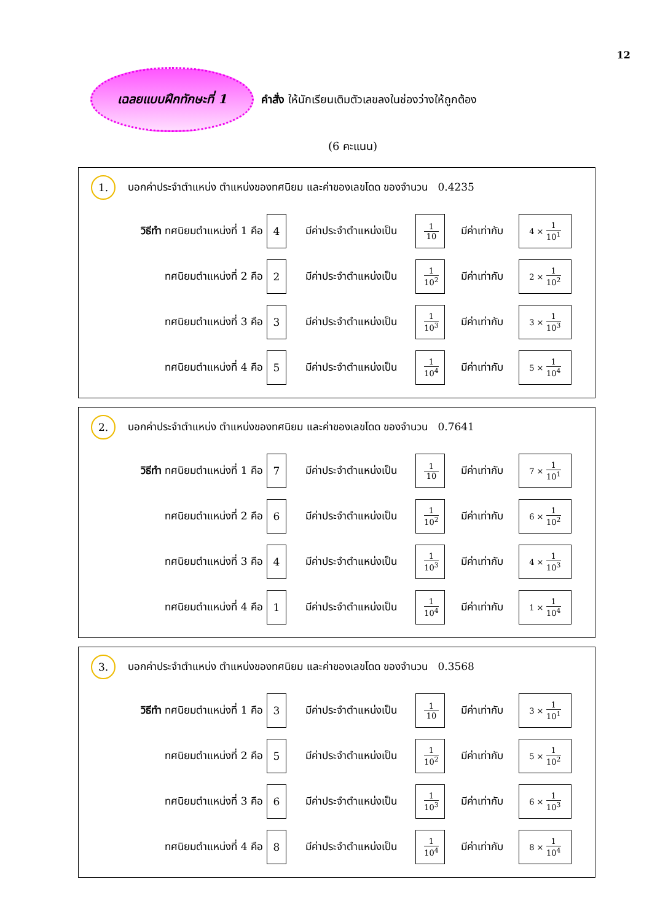12
เฉลยแบบฝึกทักษะที่ 1
คำสั่ง ให้นักเรียนเติมตัวเลขลงในช่องว่างให้ถูกต้อง
(6 คะแนน)
1.
บอกค่าประจำตำแหน่ง ตำแหน่งของทศนิยม และค่าของเลขโดด ของจำนวน 0.4235
วิธีทำ ทศนิยมตำแหน่งที่ 1 คือ
4
มีค่าประจำตำแหน่งเป็น
1 10
มีค่าเท่ากับ
4 × 1 10<sup>1</sup>
ทศนิยมตำแหน่งที่ 2 คือ
2
มีค่าประจำตำแหน่งเป็น
1 10<sup>2</sup>
มีค่าเท่ากับ
2 × 1 10<sup>2</sup>
ทศนิยมตำแหน่งที่ 3 คือ
3
มีค่าประจำตำแหน่งเป็น
1 10<sup>3</sup>
มีค่าเท่ากับ
3 × 1 10<sup>3</sup>
ทศนิยมตำแหน่งที่ 4 คือ
5
มีค่าประจำตำแหน่งเป็น
1 10<sup>4</sup>
มีค่าเท่ากับ
5 × 1 10<sup>4</sup>
2.
บอกค่าประจำตำแหน่ง ตำแหน่งของทศนิยม และค่าของเลขโดด ของจำนวน 0.7641
วิธีทำ ทศนิยมตำแหน่งที่ 1 คือ
7
มีค่าประจำตำแหน่งเป็น
1 10
มีค่าเท่ากับ
7 × 1 10<sup>1</sup>
ทศนิยมตำแหน่งที่ 2 คือ
6
มีค่าประจำตำแหน่งเป็น
1 10<sup>2</sup>
มีค่าเท่ากับ
6 × 1 10<sup>2</sup>
ทศนิยมตำแหน่งที่ 3 คือ
4
มีค่าประจำตำแหน่งเป็น
1 10<sup>3</sup>
มีค่าเท่ากับ
4 × 1 10<sup>3</sup>
ทศนิยมตำแหน่งที่ 4 คือ
1
มีค่าประจำตำแหน่งเป็น
1 10<sup>4</sup>
มีค่าเท่ากับ
1 × 1 10<sup>4</sup>
3.
บอกค่าประจำตำแหน่ง ตำแหน่งของทศนิยม และค่าของเลขโดด ของจำนวน 0.3568
วิธีทำ ทศนิยมตำแหน่งที่ 1 คือ
3
มีค่าประจำตำแหน่งเป็น
1 10
มีค่าเท่ากับ
3 × 1 10<sup>1</sup>
ทศนิยมตำแหน่งที่ 2 คือ
5
มีค่าประจำตำแหน่งเป็น
1 10<sup>2</sup>
มีค่าเท่ากับ
5 × 1 10<sup>2</sup>
ทศนิยมตำแหน่งที่ 3 คือ
6
มีค่าประจำตำแหน่งเป็น
1 10<sup>3</sup>
มีค่าเท่ากับ
6 × 1 10<sup>3</sup>
ทศนิยมตำแหน่งที่ 4 คือ
8
มีค่าประจำตำแหน่งเป็น
1 10<sup>4</sup>
มีค่าเท่ากับ
8 × 1 10<sup>4</sup>